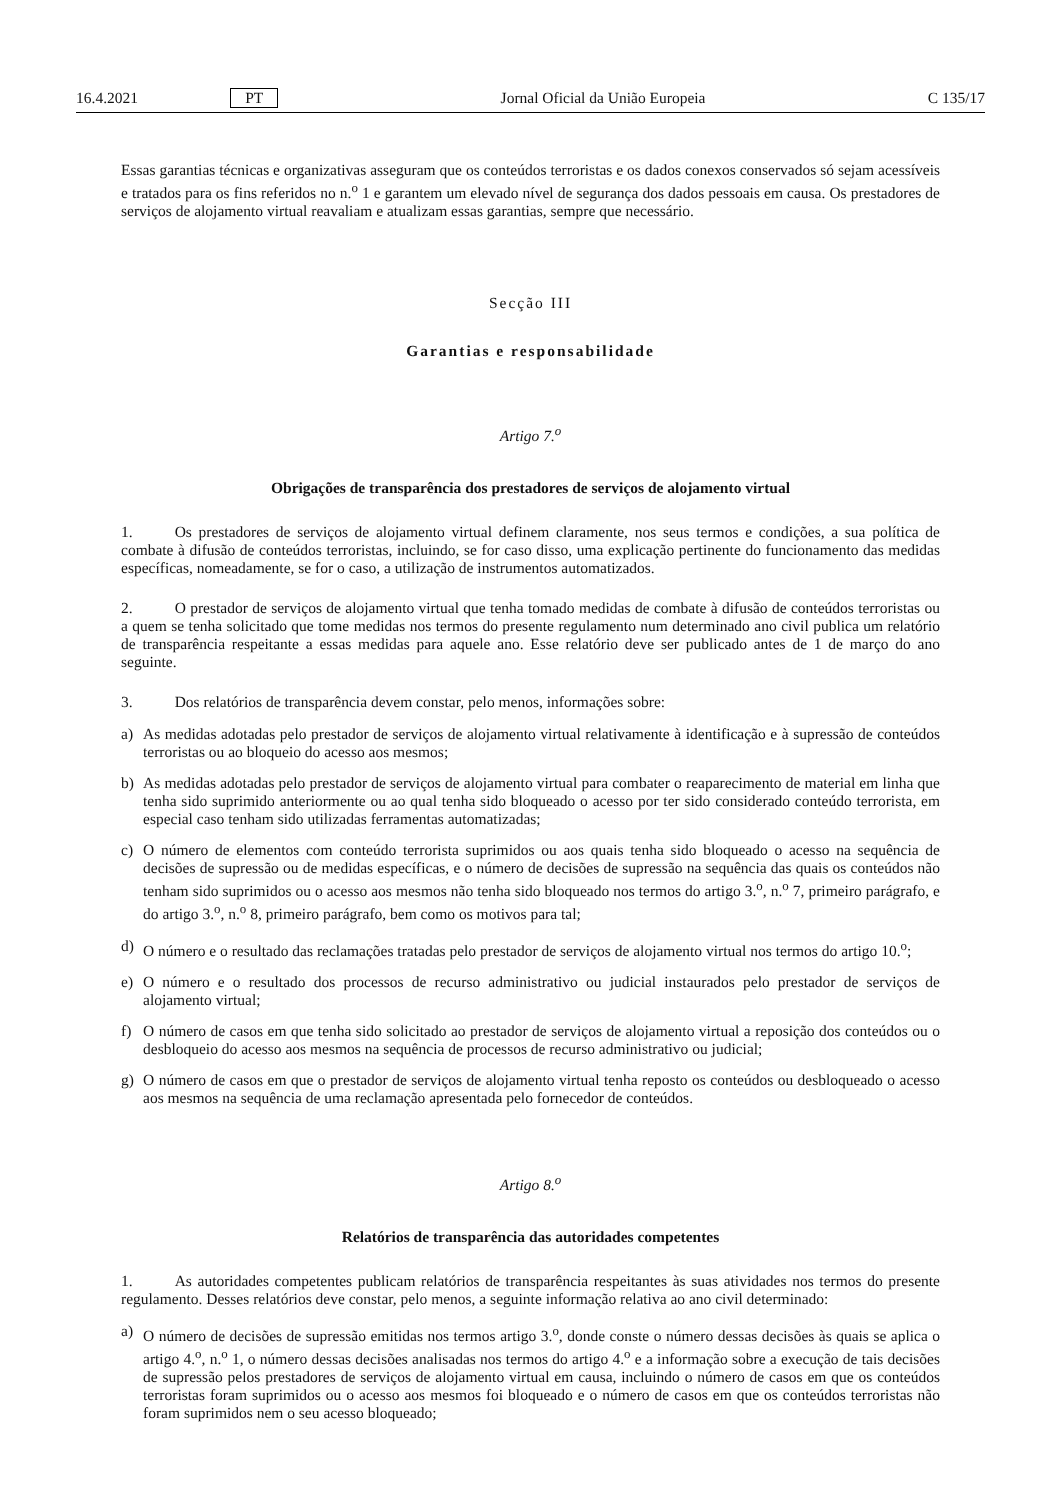16.4.2021 PT Jornal Oficial da União Europeia C 135/17
Essas garantias técnicas e organizativas asseguram que os conteúdos terroristas e os dados conexos conservados só sejam acessíveis e tratados para os fins referidos no n.<sup>o</sup> 1 e garantem um elevado nível de segurança dos dados pessoais em causa. Os prestadores de serviços de alojamento virtual reavaliam e atualizam essas garantias, sempre que necessário.
Secção III
Garantias e responsabilidade
Artigo 7.<sup>o</sup>
Obrigações de transparência dos prestadores de serviços de alojamento virtual
1. Os prestadores de serviços de alojamento virtual definem claramente, nos seus termos e condições, a sua política de combate à difusão de conteúdos terroristas, incluindo, se for caso disso, uma explicação pertinente do funcionamento das medidas específicas, nomeadamente, se for o caso, a utilização de instrumentos automatizados.
2. O prestador de serviços de alojamento virtual que tenha tomado medidas de combate à difusão de conteúdos terroristas ou a quem se tenha solicitado que tome medidas nos termos do presente regulamento num determinado ano civil publica um relatório de transparência respeitante a essas medidas para aquele ano. Esse relatório deve ser publicado antes de 1 de março do ano seguinte.
3. Dos relatórios de transparência devem constar, pelo menos, informações sobre:
a) As medidas adotadas pelo prestador de serviços de alojamento virtual relativamente à identificação e à supressão de conteúdos terroristas ou ao bloqueio do acesso aos mesmos;
b) As medidas adotadas pelo prestador de serviços de alojamento virtual para combater o reaparecimento de material em linha que tenha sido suprimido anteriormente ou ao qual tenha sido bloqueado o acesso por ter sido considerado conteúdo terrorista, em especial caso tenham sido utilizadas ferramentas automatizadas;
c) O número de elementos com conteúdo terrorista suprimidos ou aos quais tenha sido bloqueado o acesso na sequência de decisões de supressão ou de medidas específicas, e o número de decisões de supressão na sequência das quais os conteúdos não tenham sido suprimidos ou o acesso aos mesmos não tenha sido bloqueado nos termos do artigo 3.<sup>o</sup>, n.<sup>o</sup> 7, primeiro parágrafo, e do artigo 3.<sup>o</sup>, n.<sup>o</sup> 8, primeiro parágrafo, bem como os motivos para tal;
d) O número e o resultado das reclamações tratadas pelo prestador de serviços de alojamento virtual nos termos do artigo 10.<sup>o</sup>;
e) O número e o resultado dos processos de recurso administrativo ou judicial instaurados pelo prestador de serviços de alojamento virtual;
f) O número de casos em que tenha sido solicitado ao prestador de serviços de alojamento virtual a reposição dos conteúdos ou o desbloqueio do acesso aos mesmos na sequência de processos de recurso administrativo ou judicial;
g) O número de casos em que o prestador de serviços de alojamento virtual tenha reposto os conteúdos ou desbloqueado o acesso aos mesmos na sequência de uma reclamação apresentada pelo fornecedor de conteúdos.
Artigo 8.<sup>o</sup>
Relatórios de transparência das autoridades competentes
1. As autoridades competentes publicam relatórios de transparência respeitantes às suas atividades nos termos do presente regulamento. Desses relatórios deve constar, pelo menos, a seguinte informação relativa ao ano civil determinado:
a) O número de decisões de supressão emitidas nos termos artigo 3.<sup>o</sup>, donde conste o número dessas decisões às quais se aplica o artigo 4.<sup>o</sup>, n.<sup>o</sup> 1, o número dessas decisões analisadas nos termos do artigo 4.<sup>o</sup> e a informação sobre a execução de tais decisões de supressão pelos prestadores de serviços de alojamento virtual em causa, incluindo o número de casos em que os conteúdos terroristas foram suprimidos ou o acesso aos mesmos foi bloqueado e o número de casos em que os conteúdos terroristas não foram suprimidos nem o seu acesso bloqueado;